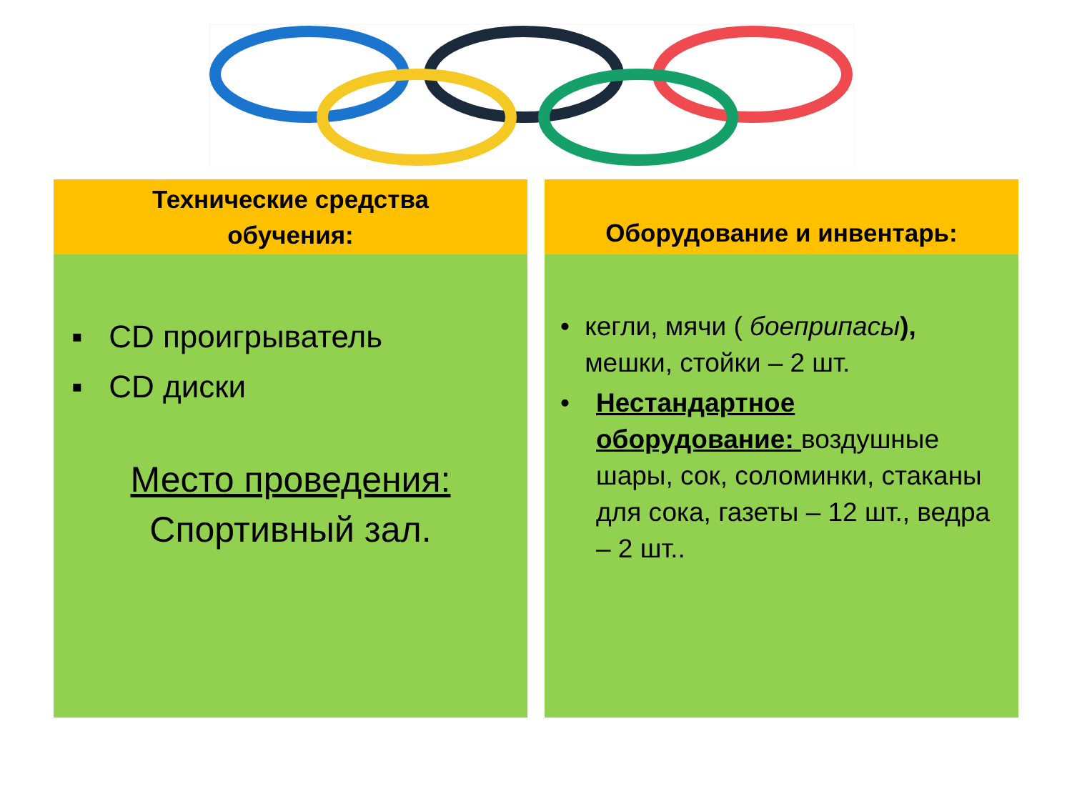Технические средства
обучения:
▪ CD проигрыватель
▪ CD диски
Место проведения:
Спортивный зал.
Оборудование и инвентарь:
• кегли, мячи ( боеприпасы), мешки, стойки – 2 шт.
• Нестандартное оборудование: воздушные шары, сок, соломинки, стаканы для сока, газеты – 12 шт., ведра – 2 шт..